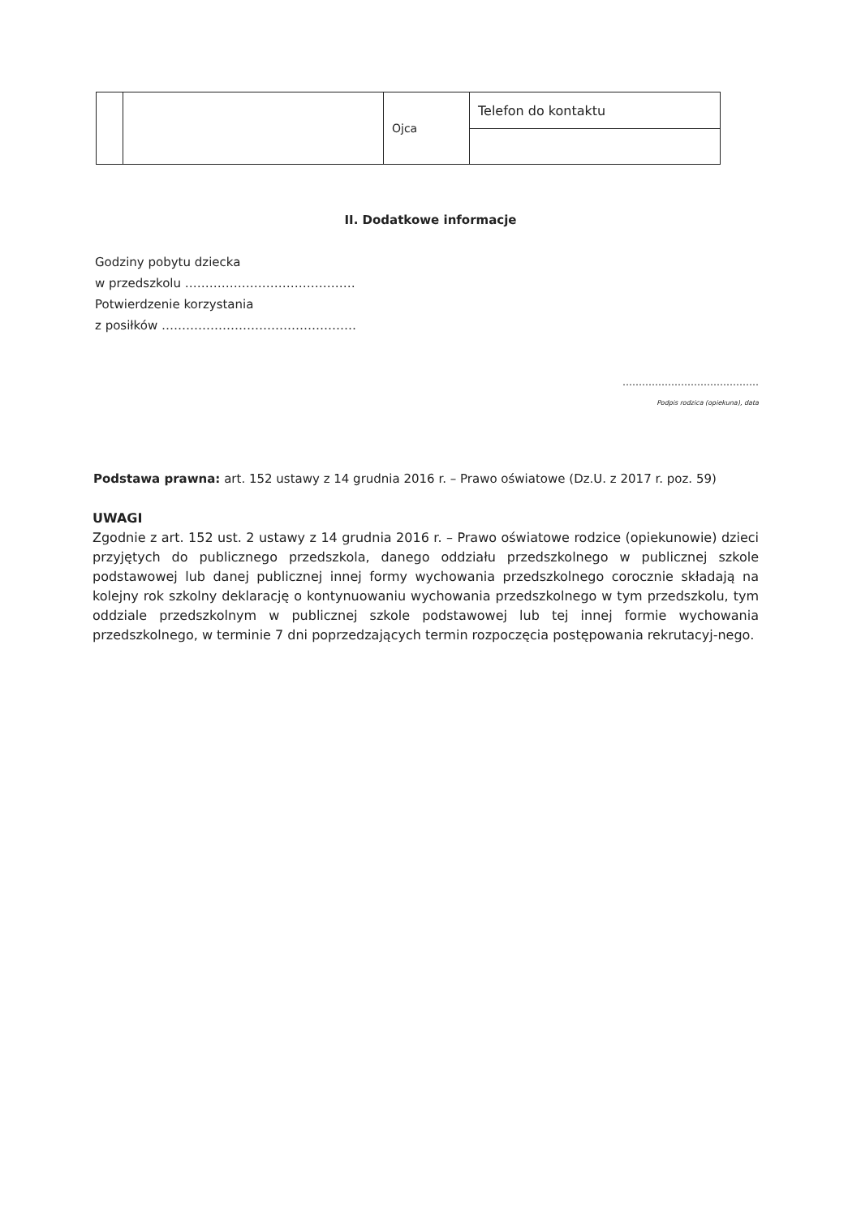| | | Ojca | Telefon do kontaktu |
II. Dodatkowe informacje
Godziny pobytu dziecka
w przedszkolu ……………………………………
Potwierdzenie korzystania
z posiłków …………………………………………
……………………………………
Podpis rodzica (opiekuna), data
Podstawa prawna: art. 152 ustawy z 14 grudnia 2016 r. – Prawo oświatowe (Dz.U. z 2017 r. poz. 59)
UWAGI
Zgodnie z art. 152 ust. 2 ustawy z 14 grudnia 2016 r. – Prawo oświatowe rodzice (opiekunowie) dzieci przyjętych do publicznego przedszkola, danego oddziału przedszkolnego w publicznej szkole podstawowej lub danej publicznej innej formy wychowania przedszkolnego corocznie składają na kolejny rok szkolny deklarację o kontynuowaniu wychowania przedszkolnego w tym przedszkolu, tym oddziale przedszkolnym w publicznej szkole podstawowej lub tej innej formie wychowania przedszkolnego, w terminie 7 dni poprzedzających termin rozpoczęcia postępowania rekrutacyj-nego.